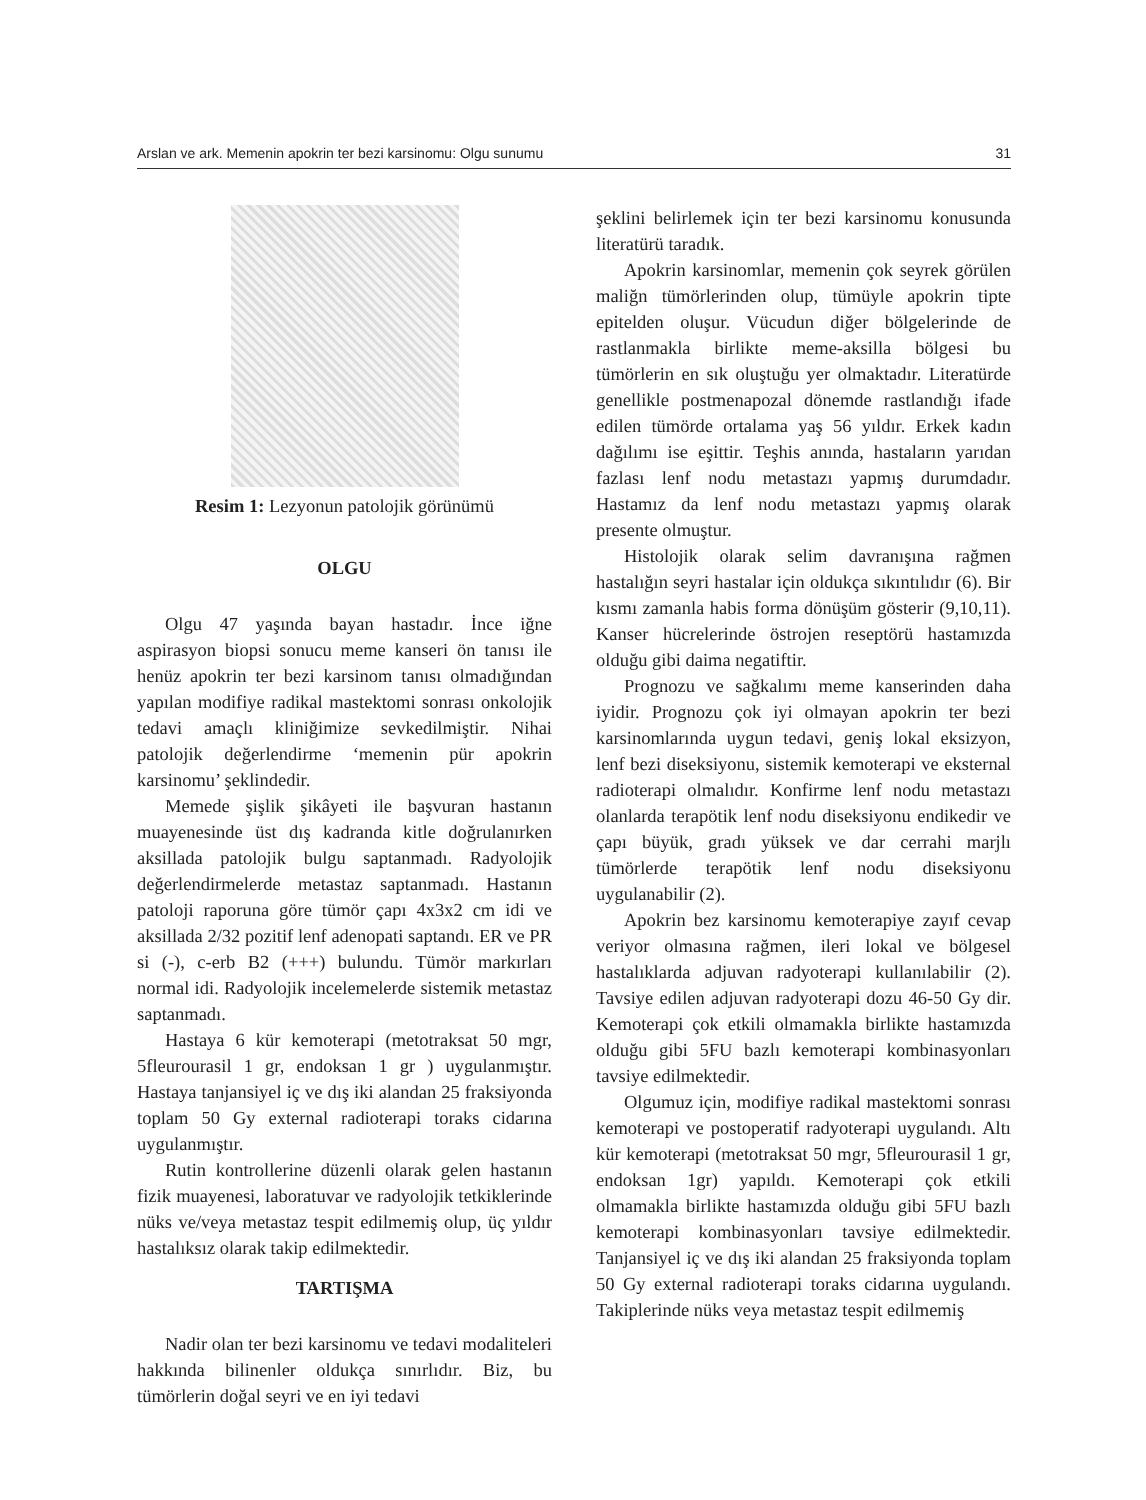Arslan ve ark. Memenin apokrin ter bezi karsinomu: Olgu sunumu 31
Resim 1: Lezyonun patolojik görünümü
OLGU
Olgu 47 yaşında bayan hastadır. İnce iğne aspirasyon biopsi sonucu meme kanseri ön tanısı ile henüz apokrin ter bezi karsinom tanısı olmadığından yapılan modifiye radikal mastektomi sonrası onkolojik tedavi amaçlı kliniğimize sevkedilmiştir. Nihai patolojik değerlendirme ‘memenin pür apokrin karsinomu’ şeklindedir.
Memede şişlik şikâyeti ile başvuran hastanın muayenesinde üst dış kadranda kitle doğrulanırken aksillada patolojik bulgu saptanmadı. Radyolojik değerlendirmelerde metastaz saptanmadı. Hastanın patoloji raporuna göre tümör çapı 4x3x2 cm idi ve aksillada 2/32 pozitif lenf adenopati saptandı. ER ve PR si (-), c-erb B2 (+++) bulundu. Tümör markırları normal idi. Radyolojik incelemelerde sistemik metastaz saptanmadı.
Hastaya 6 kür kemoterapi (metotraksat 50 mgr, 5fleurourasil 1 gr, endoksan 1 gr ) uygulanmıştır. Hastaya tanjansiyel iç ve dış iki alandan 25 fraksiyonda toplam 50 Gy external radioterapi toraks cidarına uygulanmıştır.
Rutin kontrollerine düzenli olarak gelen hastanın fizik muayenesi, laboratuvar ve radyolojik tetkiklerinde nüks ve/veya metastaz tespit edilmemiş olup, üç yıldır hastalıksız olarak takip edilmektedir.
TARTIŞMA
Nadir olan ter bezi karsinomu ve tedavi modaliteleri hakkında bilinenler oldukça sınırlıdır. Biz, bu tümörlerin doğal seyri ve en iyi tedavi
şeklini belirlemek için ter bezi karsinomu konusunda literatürü taradık.
Apokrin karsinomlar, memenin çok seyrek görülen maliğn tümörlerinden olup, tümüyle apokrin tipte epitelden oluşur. Vücudun diğer bölgelerinde de rastlanmakla birlikte meme-aksilla bölgesi bu tümörlerin en sık oluştuğu yer olmaktadır. Literatürde genellikle postmenapozal dönemde rastlandığı ifade edilen tümörde ortalama yaş 56 yıldır. Erkek kadın dağılımı ise eşittir. Teşhis anında, hastaların yarıdan fazlası lenf nodu metastazı yapmış durumdadır. Hastamız da lenf nodu metastazı yapmış olarak presente olmuştur.
Histolojik olarak selim davranışına rağmen hastalığın seyri hastalar için oldukça sıkıntılıdır (6). Bir kısmı zamanla habis forma dönüşüm gösterir (9,10,11). Kanser hücrelerinde östrojen reseptörü hastamızda olduğu gibi daima negatiftir.
Prognozu ve sağkalımı meme kanserinden daha iyidir. Prognozu çok iyi olmayan apokrin ter bezi karsinomlarında uygun tedavi, geniş lokal eksizyon, lenf bezi diseksiyonu, sistemik kemoterapi ve eksternal radioterapi olmalıdır. Konfirme lenf nodu metastazı olanlarda terapötik lenf nodu diseksiyonu endikedir ve çapı büyük, gradı yüksek ve dar cerrahi marjlı tümörlerde terapötik lenf nodu diseksiyonu uygulanabilir (2).
Apokrin bez karsinomu kemoterapiye zayıf cevap veriyor olmasına rağmen, ileri lokal ve bölgesel hastalıklarda adjuvan radyoterapi kullanılabilir (2). Tavsiye edilen adjuvan radyoterapi dozu 46-50 Gy dir. Kemoterapi çok etkili olmamakla birlikte hastamızda olduğu gibi 5FU bazlı kemoterapi kombinasyonları tavsiye edilmektedir.
Olgumuz için, modifiye radikal mastektomi sonrası kemoterapi ve postoperatif radyoterapi uygulandı. Altı kür kemoterapi (metotraksat 50 mgr, 5fleurourasil 1 gr, endoksan 1gr) yapıldı. Kemoterapi çok etkili olmamakla birlikte hastamızda olduğu gibi 5FU bazlı kemoterapi kombinasyonları tavsiye edilmektedir. Tanjansiyel iç ve dış iki alandan 25 fraksiyonda toplam 50 Gy external radioterapi toraks cidarına uygulandı. Takiplerinde nüks veya metastaz tespit edilmemiş